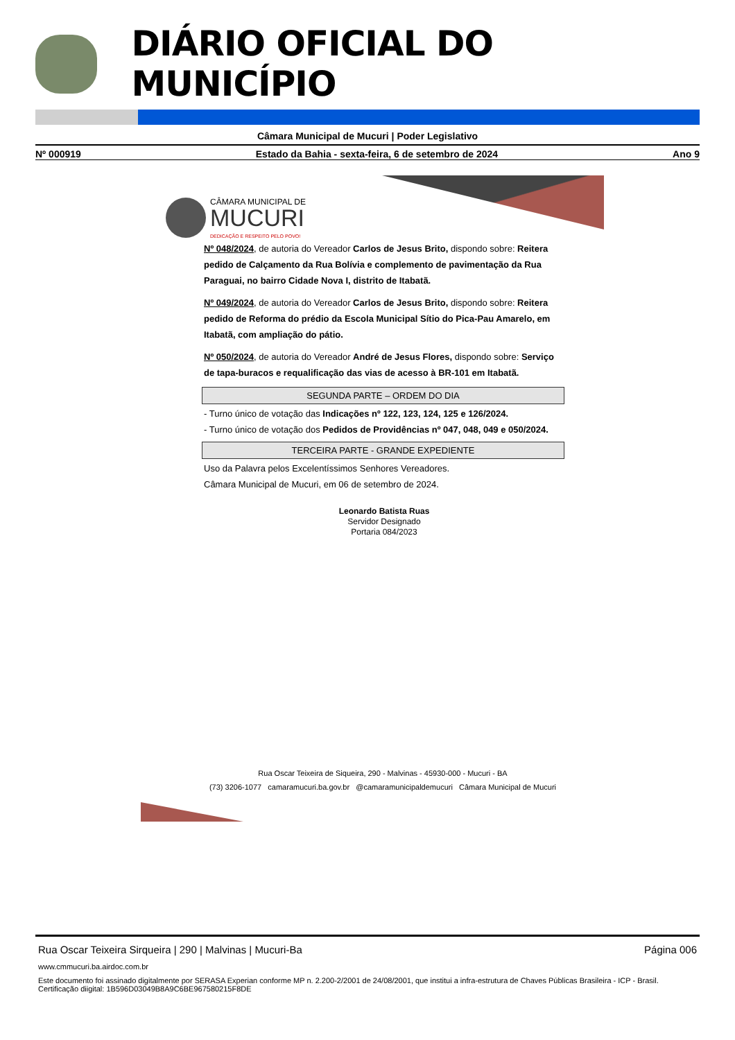DIÁRIO OFICIAL DO MUNICÍPIO
Câmara Municipal de Mucuri | Poder Legislativo
Nº 000919 Estado da Bahia - sexta-feira, 6 de setembro de 2024 Ano 9
CÂMARA MUNICIPAL DE
MUCURI
DEDICAÇÃO E RESPEITO PELO POVO!
Nº 048/2024, de autoria do Vereador Carlos de Jesus Brito, dispondo sobre: Reitera pedido de Calçamento da Rua Bolívia e complemento de pavimentação da Rua Paraguai, no bairro Cidade Nova I, distrito de Itabatã.
Nº 049/2024, de autoria do Vereador Carlos de Jesus Brito, dispondo sobre: Reitera pedido de Reforma do prédio da Escola Municipal Sítio do Pica-Pau Amarelo, em Itabatã, com ampliação do pátio.
Nº 050/2024, de autoria do Vereador André de Jesus Flores, dispondo sobre: Serviço de tapa-buracos e requalificação das vias de acesso à BR-101 em Itabatã.
SEGUNDA PARTE – ORDEM DO DIA
- Turno único de votação das Indicações nº 122, 123, 124, 125 e 126/2024.
- Turno único de votação dos Pedidos de Providências nº 047, 048, 049 e 050/2024.
TERCEIRA PARTE - GRANDE EXPEDIENTE
Uso da Palavra pelos Excelentíssimos Senhores Vereadores.
Câmara Municipal de Mucuri, em 06 de setembro de 2024.
Leonardo Batista Ruas
Servidor Designado
Portaria 084/2023
Rua Oscar Teixeira de Siqueira, 290 - Malvinas - 45930-000 - Mucuri - BA
(73) 3206-1077 camaramucuri.ba.gov.br @camaramunicipaldemucuri Câmara Municipal de Mucuri
Rua Oscar Teixeira Sirqueira | 290 | Malvinas | Mucuri-Ba Página 006
www.cmmucuri.ba.airdoc.com.br
Este documento foi assinado digitalmente por SERASA Experian conforme MP n. 2.200-2/2001 de 24/08/2001, que institui a infra-estrutura de Chaves Públicas Brasileira - ICP - Brasil. Certificação diigital: 1B596D03049B8A9C6BE967580215F8DE